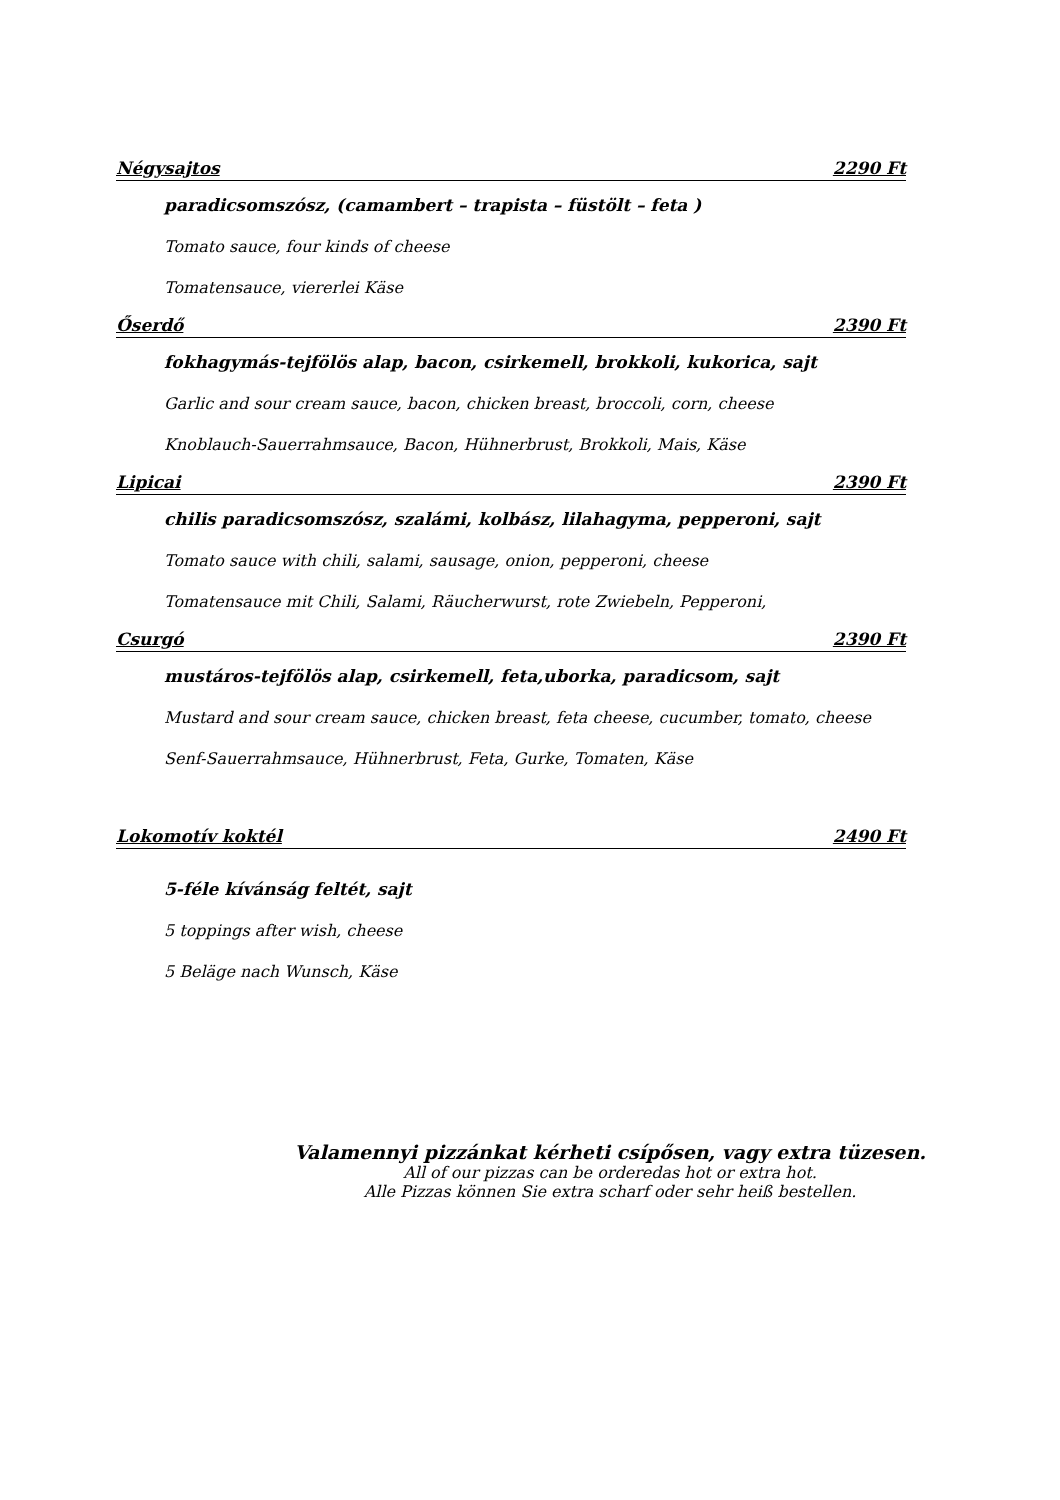Négysajtos 2290 Ft
paradicsomszósz, (camambert – trapista – füstölt – feta )
Tomato sauce, four kinds of cheese
Tomatensauce, viererlei Käse
Őserdő 2390 Ft
fokhagymás-tejfölös alap, bacon, csirkemell, brokkoli, kukorica, sajt
Garlic and sour cream sauce, bacon, chicken breast, broccoli, corn, cheese
Knoblauch-Sauerrahmsauce, Bacon, Hühnerbrust, Brokkoli, Mais, Käse
Lipicai 2390 Ft
chilis paradicsomszósz, szalámi, kolbász, lilahagyma, pepperoni, sajt
Tomato sauce with chili, salami, sausage, onion, pepperoni, cheese
Tomatensauce mit Chili, Salami, Räucherwurst, rote Zwiebeln, Pepperoni,
Csurgó 2390 Ft
mustáros-tejfölös alap, csirkemell, feta,uborka, paradicsom, sajt
Mustard and sour cream sauce, chicken breast, feta cheese, cucumber, tomato, cheese
Senf-Sauerrahmsauce, Hühnerbrust, Feta, Gurke, Tomaten, Käse
Lokomotív koktél 2490 Ft
5-féle kívánság feltét, sajt
5 toppings after wish, cheese
5 Beläge nach Wunsch, Käse
Valamennyi pizzánkat kérheti csípősen, vagy extra tüzesen.
All of our pizzas can be orderedas hot or extra hot.
Alle Pizzas können Sie extra scharf oder sehr heiß bestellen.